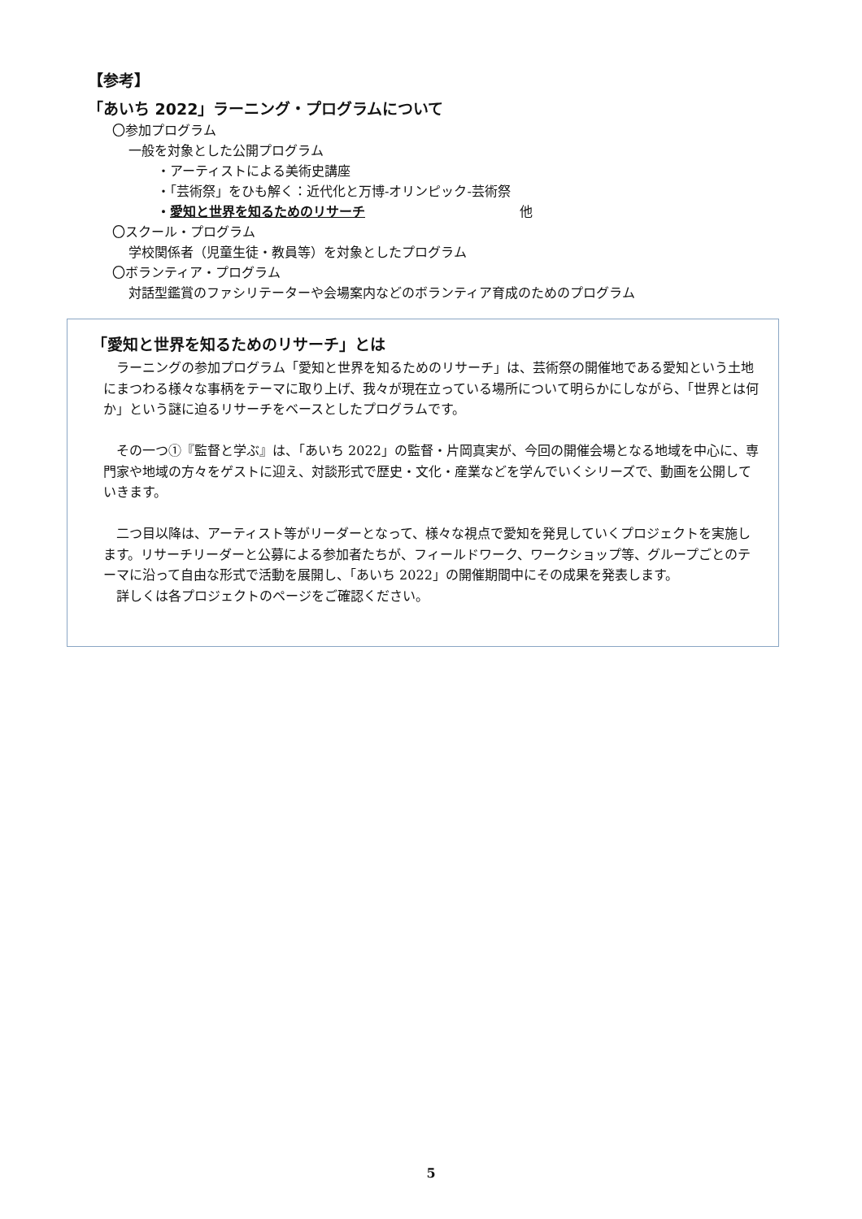【参考】
「あいち 2022」ラーニング・プログラムについて
〇参加プログラム
一般を対象とした公開プログラム
・アーティストによる美術史講座
・「芸術祭」をひも解く：近代化と万博-オリンピック-芸術祭
・愛知と世界を知るためのリサーチ 他
〇スクール・プログラム
学校関係者（児童生徒・教員等）を対象としたプログラム
〇ボランティア・プログラム
対話型鑑賞のファシリテーターや会場案内などのボランティア育成のためのプログラム
「愛知と世界を知るためのリサーチ」とは
　ラーニングの参加プログラム「愛知と世界を知るためのリサーチ」は、芸術祭の開催地である愛知という土地にまつわる様々な事柄をテーマに取り上げ、我々が現在立っている場所について明らかにしながら、「世界とは何か」という謎に迫るリサーチをベースとしたプログラムです。
　その一つ①『監督と学ぶ』は、「あいち 2022」の監督・片岡真実が、今回の開催会場となる地域を中心に、専門家や地域の方々をゲストに迎え、対談形式で歴史・文化・産業などを学んでいくシリーズで、動画を公開していきます。
　二つ目以降は、アーティスト等がリーダーとなって、様々な視点で愛知を発見していくプロジェクトを実施します。リサーチリーダーと公募による参加者たちが、フィールドワーク、ワークショップ等、グループごとのテーマに沿って自由な形式で活動を展開し、「あいち 2022」の開催期間中にその成果を発表します。
　詳しくは各プロジェクトのページをご確認ください。
5